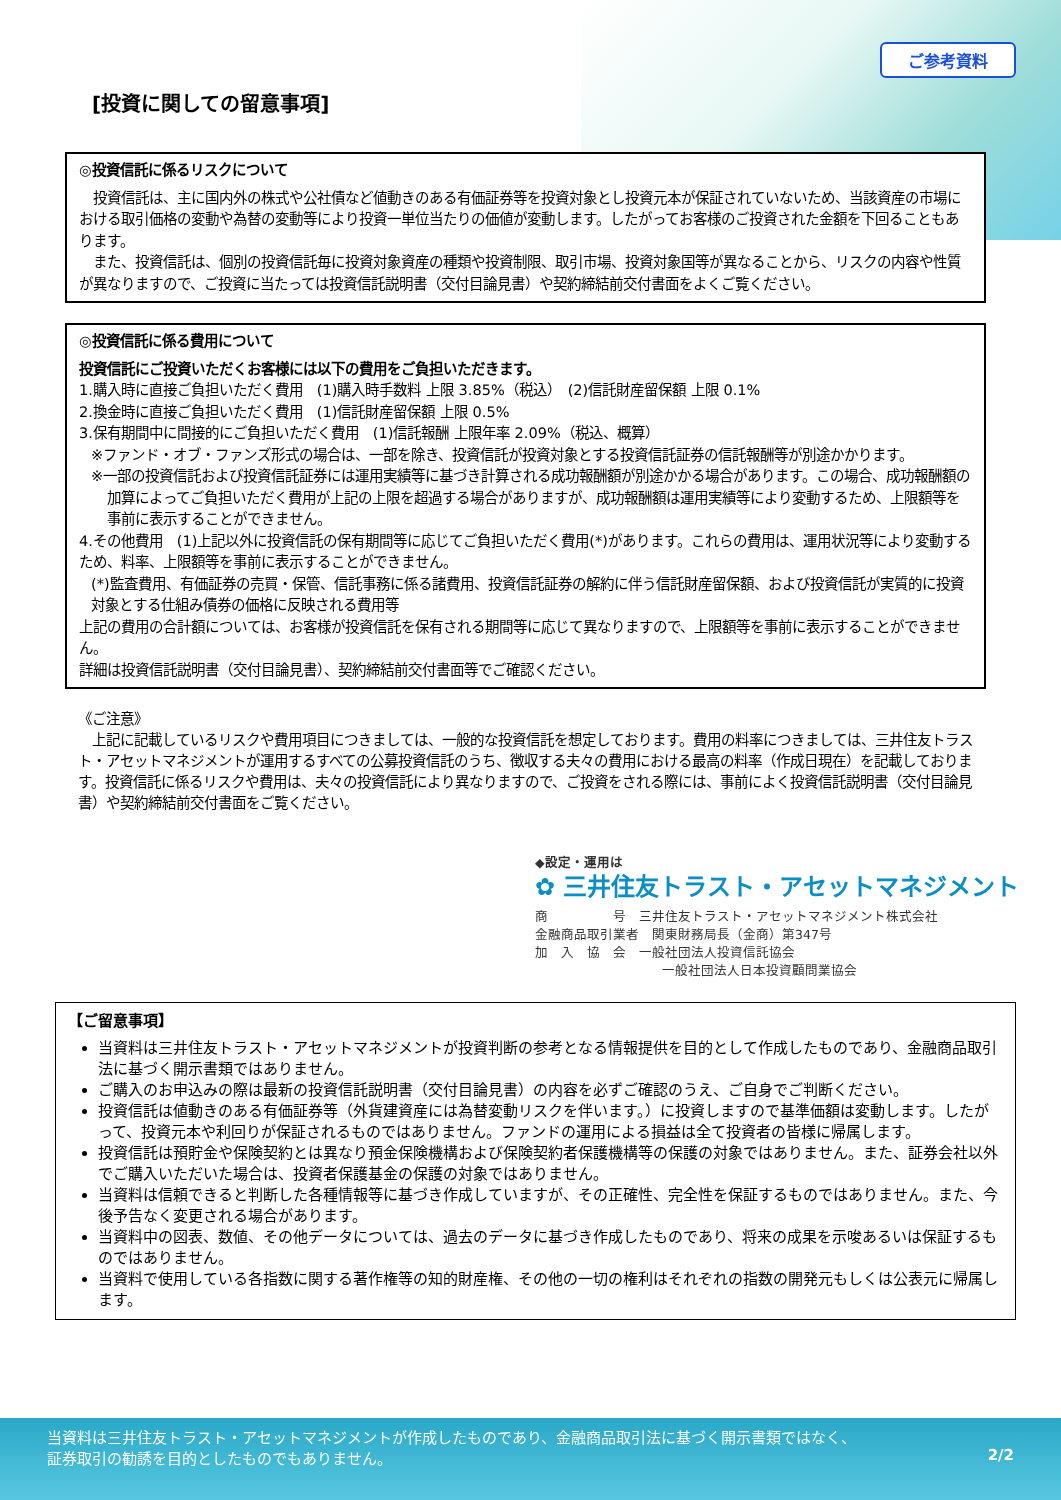ご参考資料
[投資に関しての留意事項]
◎投資信託に係るリスクについて
　投資信託は、主に国内外の株式や公社債など値動きのある有価証券等を投資対象とし投資元本が保証されていないため、当該資産の市場における取引価格の変動や為替の変動等により投資一単位当たりの価値が変動します。したがってお客様のご投資された金額を下回ることもあります。
　また、投資信託は、個別の投資信託毎に投資対象資産の種類や投資制限、取引市場、投資対象国等が異なることから、リスクの内容や性質が異なりますので、ご投資に当たっては投資信託説明書（交付目論見書）や契約締結前交付書面をよくご覧ください。
◎投資信託に係る費用について
投資信託にご投資いただくお客様には以下の費用をご負担いただきます。
1.購入時に直接ご負担いただく費用　(1)購入時手数料 上限 3.85%（税込）　(2)信託財産留保額 上限 0.1%
2.換金時に直接ご負担いただく費用　(1)信託財産留保額 上限 0.5%
3.保有期間中に間接的にご負担いただく費用　(1)信託報酬 上限年率 2.09%（税込、概算）
※ファンド・オブ・ファンズ形式の場合は、一部を除き、投資信託が投資対象とする投資信託証券の信託報酬等が別途かかります。
※一部の投資信託および投資信託証券には運用実績等に基づき計算される成功報酬額が別途かかる場合があります。この場合、成功報酬額の加算によってご負担いただく費用が上記の上限を超過する場合がありますが、成功報酬額は運用実績等により変動するため、上限額等を事前に表示することができません。
4.その他費用　(1)上記以外に投資信託の保有期間等に応じてご負担いただく費用(*)があります。これらの費用は、運用状況等により変動するため、料率、上限額等を事前に表示することができません。
(*)監査費用、有価証券の売買・保管、信託事務に係る諸費用、投資信託証券の解約に伴う信託財産留保額、および投資信託が実質的に投資対象とする仕組み債券の価格に反映される費用等
上記の費用の合計額については、お客様が投資信託を保有される期間等に応じて異なりますので、上限額等を事前に表示することができません。
詳細は投資信託説明書（交付目論見書）、契約締結前交付書面等でご確認ください。
《ご注意》
　上記に記載しているリスクや費用項目につきましては、一般的な投資信託を想定しております。費用の料率につきましては、三井住友トラスト・アセットマネジメントが運用するすべての公募投資信託のうち、徴収する夫々の費用における最高の料率（作成日現在）を記載しております。投資信託に係るリスクや費用は、夫々の投資信託により異なりますので、ご投資をされる際には、事前によく投資信託説明書（交付目論見書）や契約締結前交付書面をご覧ください。
◆設定・運用は
✿ 三井住友トラスト・アセットマネジメント
商　　　　　号　三井住友トラスト・アセットマネジメント株式会社
金融商品取引業者　関東財務局長（金商）第347号
加　入　協　会　一般社団法人投資信託協会
一般社団法人日本投資顧問業協会
【ご留意事項】
当資料は三井住友トラスト・アセットマネジメントが投資判断の参考となる情報提供を目的として作成したものであり、金融商品取引法に基づく開示書類ではありません。
ご購入のお申込みの際は最新の投資信託説明書（交付目論見書）の内容を必ずご確認のうえ、ご自身でご判断ください。
投資信託は値動きのある有価証券等（外貨建資産には為替変動リスクを伴います。）に投資しますので基準価額は変動します。したがって、投資元本や利回りが保証されるものではありません。ファンドの運用による損益は全て投資者の皆様に帰属します。
投資信託は預貯金や保険契約とは異なり預金保険機構および保険契約者保護機構等の保護の対象ではありません。また、証券会社以外でご購入いただいた場合は、投資者保護基金の保護の対象ではありません。
当資料は信頼できると判断した各種情報等に基づき作成していますが、その正確性、完全性を保証するものではありません。また、今後予告なく変更される場合があります。
当資料中の図表、数値、その他データについては、過去のデータに基づき作成したものであり、将来の成果を示唆あるいは保証するものではありません。
当資料で使用している各指数に関する著作権等の知的財産権、その他の一切の権利はそれぞれの指数の開発元もしくは公表元に帰属します。
2/2
当資料は三井住友トラスト・アセットマネジメントが作成したものであり、金融商品取引法に基づく開示書類ではなく、
証券取引の勧誘を目的としたものでもありません。